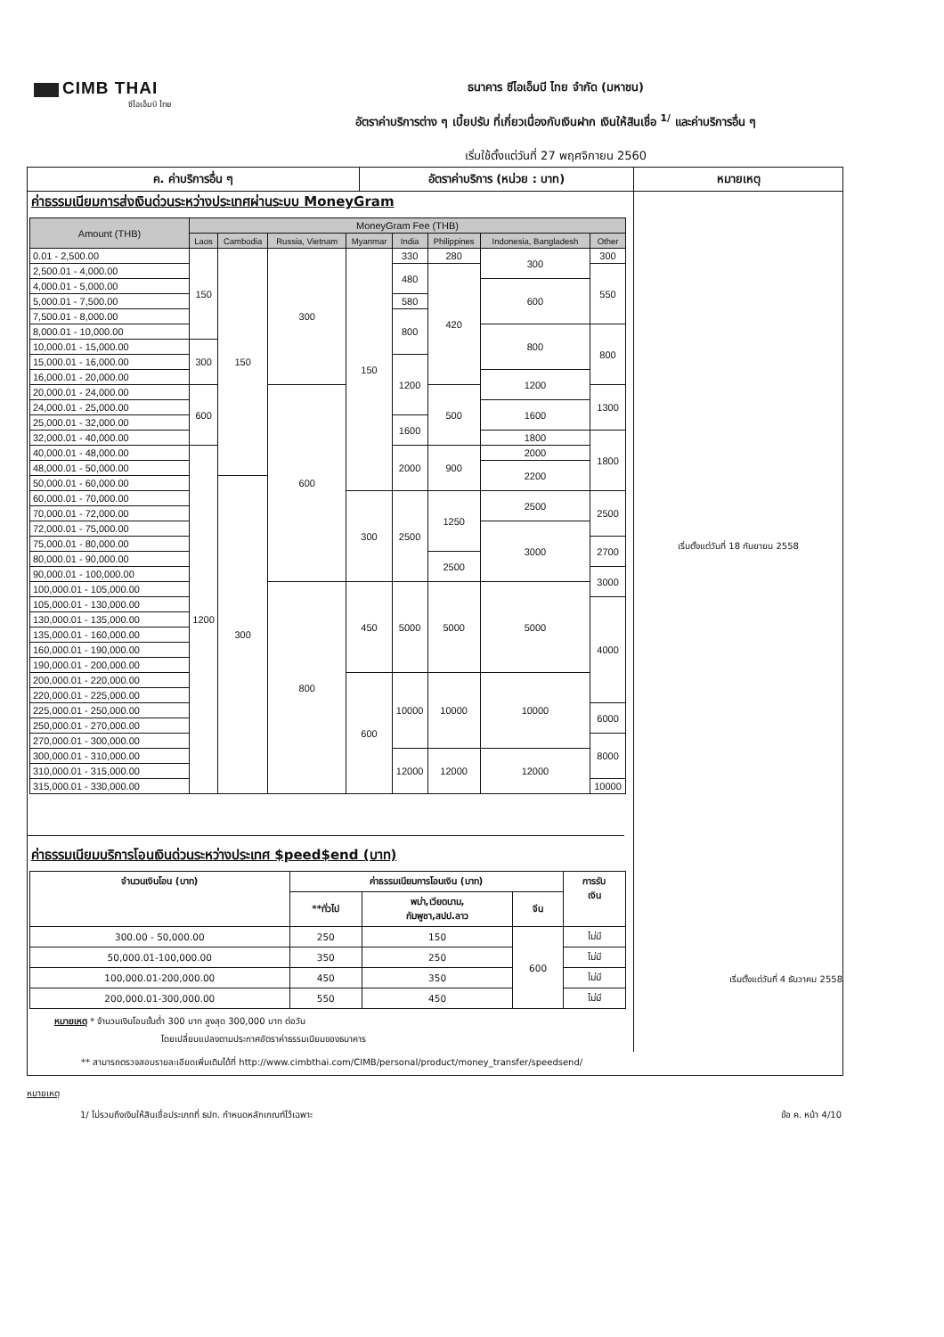CIMB THAI
ซีไอเอ็มบี ไทย
ธนาคาร ซีไอเอ็มบี ไทย จำกัด (มหาชน)
อัตราค่าบริการต่าง ๆ เบี้ยปรับ ที่เกี่ยวเนื่องกับเงินฝาก เงินให้สินเชื่อ <sup>1/</sup> และค่าบริการอื่น ๆ
เริ่มใช้ตั้งแต่วันที่ 27 พฤศจิกายน 2560
ค. ค่าบริการอื่น ๆ อัตราค่าบริการ (หน่วย : บาท) หมายเหตุ
ค่าธรรมเนียมการส่งเงินด่วนระหว่างประเทศผ่านระบบ MoneyGram
| Amount (THB) | MoneyGram Fee (THB) | | | | | | | |
| --- | --- | --- | --- | --- | --- | --- | --- | --- |
| | Laos | Cambodia | Russia, Vietnam | Myanmar | India | Philippines | Indonesia, Bangladesh | Other |
| 0.01 - 2,500.00 | 150 | 150 | 300 | 150 | 330 | 280 | 300 | 300 |
| 2,500.01 - 4,000.00 | | | | | 480 | 420 | | 550 |
| 4,000.01 - 5,000.00 | | | | | | | 600 | |
| 5,000.01 - 7,500.00 | | | | | 580 | | | |
| 7,500.01 - 8,000.00 | | | | | 800 | | | |
| 8,000.01 - 10,000.00 | | | | | | | 800 | 800 |
| 10,000.01 - 15,000.00 | 300 | | | | | | | |
| 15,000.01 - 16,000.00 | | | | | 1200 | | | |
| 16,000.01 - 20,000.00 | | | | | | | 1200 | |
| 20,000.01 - 24,000.00 | 600 | | 600 | | | 500 | | 1300 |
| 24,000.01 - 25,000.00 | | | | | | | 1600 | |
| 25,000.01 - 32,000.00 | | | | | 1600 | | | |
| 32,000.01 - 40,000.00 | | | | | | | 1800 | 1800 |
| 40,000.01 - 48,000.00 | 1200 | | | | 2000 | 900 | 2000 | |
| 48,000.01 - 50,000.00 | | | | | | | 2200 | |
| 50,000.01 - 60,000.00 | | 300 | | | | | | |
| 60,000.01 - 70,000.00 | | | | 300 | 2500 | 1250 | 2500 | 2500 |
| 70,000.01 - 72,000.00 | | | | | | | | |
| 72,000.01 - 75,000.00 | | | | | | | 3000 | |
| 75,000.01 - 80,000.00 | | | | | | | | 2700 |
| 80,000.01 - 90,000.00 | | | | | | 2500 | | |
| 90,000.01 - 100,000.00 | | | | | | | | 3000 |
| 100,000.01 - 105,000.00 | | | 800 | 450 | 5000 | 5000 | 5000 | |
| 105,000.01 - 130,000.00 | | | | | | | | 4000 |
| 130,000.01 - 135,000.00 | | | | | | | | |
| 135,000.01 - 160,000.00 | | | | | | | | |
| 160,000.01 - 190,000.00 | | | | | | | | |
| 190,000.01 - 200,000.00 | | | | | | | | |
| 200,000.01 - 220,000.00 | | | | 600 | 10000 | 10000 | 10000 | |
| 220,000.01 - 225,000.00 | | | | | | | | |
| 225,000.01 - 250,000.00 | | | | | | | | 6000 |
| 250,000.01 - 270,000.00 | | | | | | | | |
| 270,000.01 - 300,000.00 | | | | | | | | 8000 |
| 300,000.01 - 310,000.00 | | | | | 12000 | 12000 | 12000 | |
| 310,000.01 - 315,000.00 | | | | | | | | |
| 315,000.01 - 330,000.00 | | | | | | | | 10000 |
ค่าธรรมเนียมบริการโอนเงินด่วนระหว่างประเทศ $peed$end (บาท)
| จำนวนเงินโอน (บาท) | ค่าธรรมเนียมการโอนเงิน (บาท) | | | การรับ เงิน |
| --- | --- | --- | --- | --- |
| | **ทั่วไป | พม่า,เวียดนาม, กัมพูชา,สปป.ลาว | จีน | |
| 300.00 - 50,000.00 | 250 | 150 | 600 | ไม่มี |
| 50,000.01-100,000.00 | 350 | 250 | | ไม่มี |
| 100,000.01-200,000.00 | 450 | 350 | | ไม่มี |
| 200,000.01-300,000.00 | 550 | 450 | | ไม่มี |
หมายเหตุ * จำนวนเงินโอนขั้นต่ำ 300 บาท สูงสุด 300,000 บาท ต่อวัน
โดยเปลี่ยนแปลงตามประกาศอัตราค่าธรรมเนียมของธนาคาร
เริ่มตั้งแต่วันที่ 18 กันยายน 2558
เริ่มตั้งแต่วันที่ 4 ธันวาคม 2558
** สามารถตรวจสอบรายละเอียดเพิ่มเติมได้ที่ http://www.cimbthai.com/CIMB/personal/product/money_transfer/speedsend/
หมายเหตุ
1/ ไม่รวมถึงเงินให้สินเชื่อประเภทที่ ธปท. กำหนดหลักเกณฑ์ไว้เฉพาะ ข้อ ค. หน้า 4/10